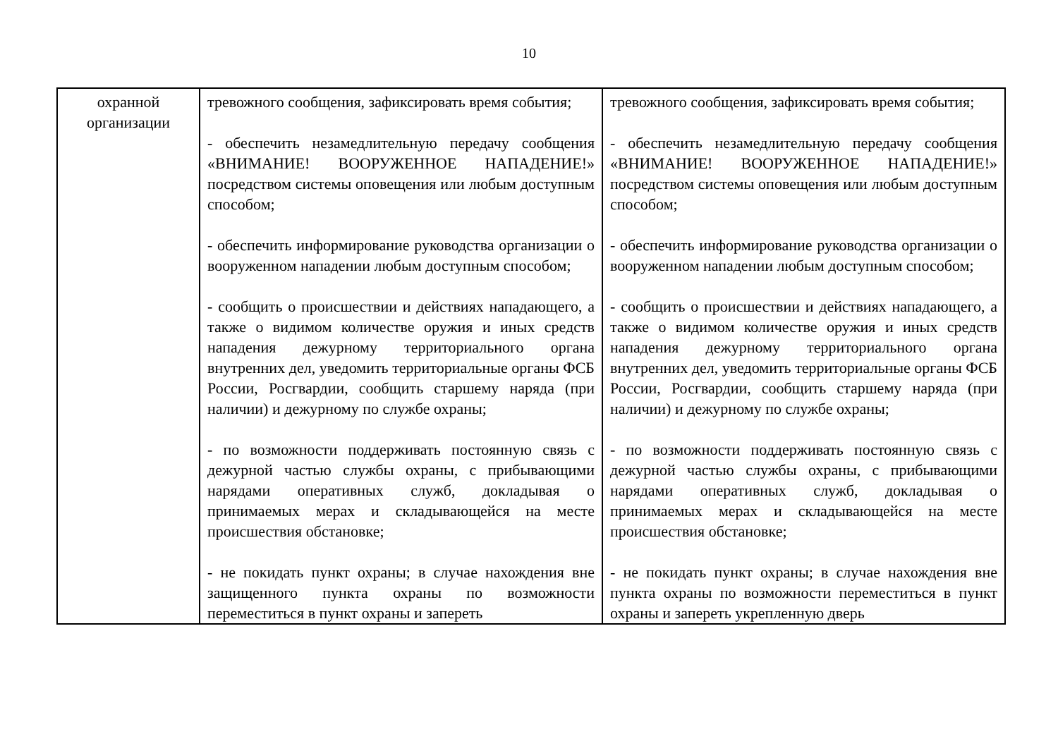10
| охранной организации | тревожного сообщения, зафиксировать время события; - обеспечить незамедлительную передачу сообщения «ВНИМАНИЕ! ВООРУЖЕННОЕ НАПАДЕНИЕ!» посредством системы оповещения или любым доступным способом; - обеспечить информирование руководства организации о вооруженном нападении любым доступным способом; - сообщить о происшествии и действиях нападающего, а также о видимом количестве оружия и иных средств нападения дежурному территориального органа внутренних дел, уведомить территориальные органы ФСБ России, Росгвардии, сообщить старшему наряда (при наличии) и дежурному по службе охраны; - по возможности поддерживать постоянную связь с дежурной частью службы охраны, с прибывающими нарядами оперативных служб, докладывая о принимаемых мерах и складывающейся на месте происшествия обстановке; - не покидать пункт охраны; в случае нахождения вне защищенного пункта охраны по возможности переместиться в пункт охраны и запереть | тревожного сообщения, зафиксировать время события; - обеспечить незамедлительную передачу сообщения «ВНИМАНИЕ! ВООРУЖЕННОЕ НАПАДЕНИЕ!» посредством системы оповещения или любым доступным способом; - обеспечить информирование руководства организации о вооруженном нападении любым доступным способом; - сообщить о происшествии и действиях нападающего, а также о видимом количестве оружия и иных средств нападения дежурному территориального органа внутренних дел, уведомить территориальные органы ФСБ России, Росгвардии, сообщить старшему наряда (при наличии) и дежурному по службе охраны; - по возможности поддерживать постоянную связь с дежурной частью службы охраны, с прибывающими нарядами оперативных служб, докладывая о принимаемых мерах и складывающейся на месте происшествия обстановке; - не покидать пункт охраны; в случае нахождения вне пункта охраны по возможности переместиться в пункт охраны и запереть укрепленную дверь |